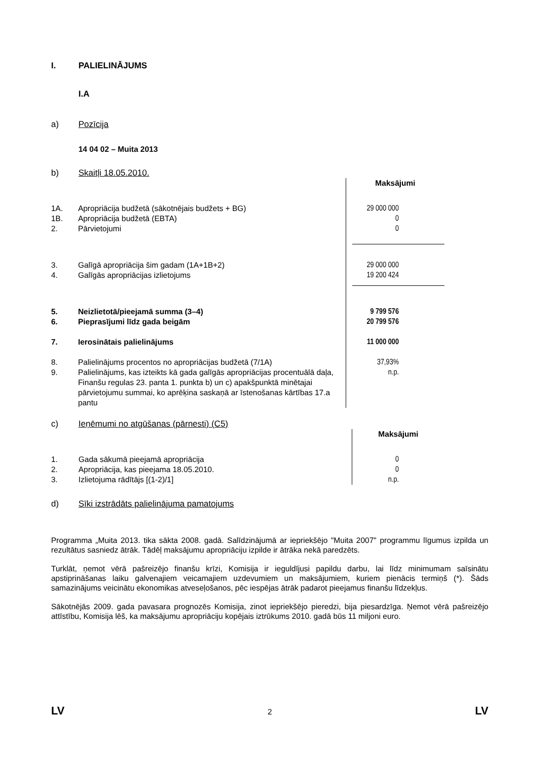I. PALIELINĀJUMS
I.A
a) Pozīcija
14 04 02 – Muita 2013
b) Skaitļi 18.05.2010.
| | | Maksājumi |
| 1A. | Apropriācija budžetā (sākotnējais budžets + BG) | 29 000 000 |
| 1B. | Apropriācija budžetā (EBTA) | 0 |
| 2. | Pārvietojumi | 0 |
| 3. | Galīgā apropriācija šim gadam (1A+1B+2) | 29 000 000 |
| 4. | Galīgās apropriācijas izlietojums | 19 200 424 |
| 5. | Neizlietotā/pieejamā summa (3–4) | 9 799 576 |
| 6. | Pieprasījumi līdz gada beigām | 20 799 576 |
| 7. | Ierosinātais palielinājums | 11 000 000 |
| 8. | Palielinājums procentos no apropriācijas budžetā (7/1A) | 37,93% |
| 9. | Palielinājums, kas izteikts kā gada galīgās apropriācijas procentuālā daļa, Finanšu regulas 23. panta 1. punkta b) un c) apakšpunktā minētajai pārvietojumu summai, ko aprēķina saskaņā ar īstenošanas kārtības 17.a pantu | n.p. |
c) Ieņēmumi no atgūšanas (pārnesti) (C5)
| | | Maksājumi |
| 1. | Gada sākumā pieejamā apropriācija | 0 |
| 2. | Apropriācija, kas pieejama 18.05.2010. | 0 |
| 3. | Izlietojuma rādītājs [(1-2)/1] | n.p. |
d) Sīki izstrādāts palielinājuma pamatojums
Programma „Muita 2013. tika sākta 2008. gadā. Salīdzinājumā ar iepriekšējo "Muita 2007" programmu līgumus izpilda un rezultātus sasniedz ātrāk. Tādēļ maksājumu apropriāciju izpilde ir ātrāka nekā paredzēts.
Turklāt, ņemot vērā pašreizējo finanšu krīzi, Komisija ir ieguldījusi papildu darbu, lai līdz minimumam saīsinātu apstiprināšanas laiku galvenajiem veicamajiem uzdevumiem un maksājumiem, kuriem pienācis termiņš (*). Šāds samazinājums veicinātu ekonomikas atveseļošanos, pēc iespējas ātrāk padarot pieejamus finanšu līdzekļus.
Sākotnējās 2009. gada pavasara prognozēs Komisija, zinot iepriekšējo pieredzi, bija piesardzīga. Ņemot vērā pašreizējo attīstību, Komisija lēš, ka maksājumu apropriāciju kopējais iztrūkums 2010. gadā būs 11 miljoni euro.
LV 2 LV